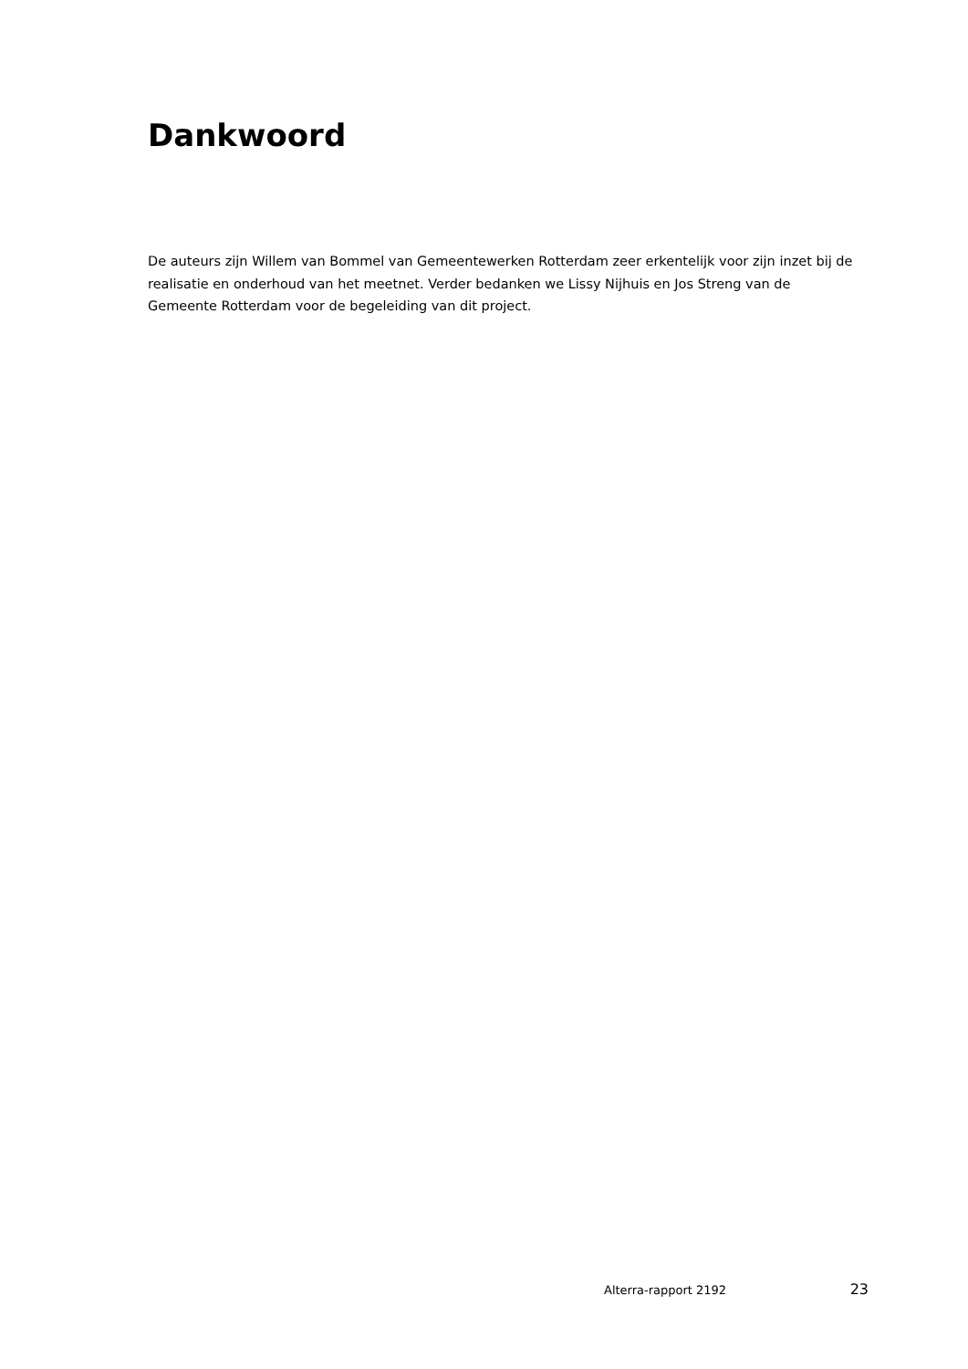Dankwoord
De auteurs zijn Willem van Bommel van Gemeentewerken Rotterdam zeer erkentelijk voor zijn inzet bij de realisatie en onderhoud van het meetnet. Verder bedanken we Lissy Nijhuis en Jos Streng van de Gemeente Rotterdam voor de begeleiding van dit project.
Alterra-rapport 2192 23